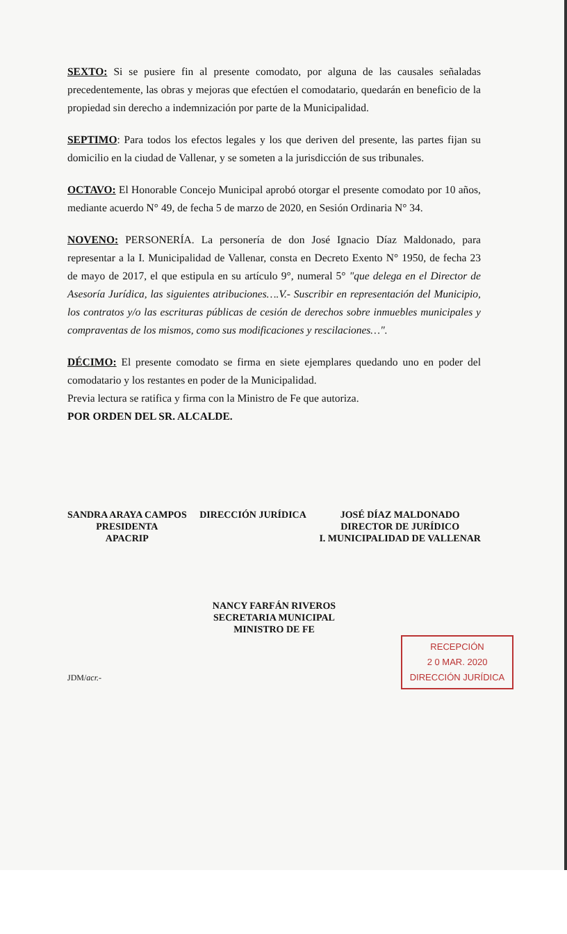SEXTO: Si se pusiere fin al presente comodato, por alguna de las causales señaladas precedentemente, las obras y mejoras que efectúen el comodatario, quedarán en beneficio de la propiedad sin derecho a indemnización por parte de la Municipalidad.
SEPTIMO: Para todos los efectos legales y los que deriven del presente, las partes fijan su domicilio en la ciudad de Vallenar, y se someten a la jurisdicción de sus tribunales.
OCTAVO: El Honorable Concejo Municipal aprobó otorgar el presente comodato por 10 años, mediante acuerdo N° 49, de fecha 5 de marzo de 2020, en Sesión Ordinaria N° 34.
NOVENO: PERSONERÍA. La personería de don José Ignacio Díaz Maldonado, para representar a la I. Municipalidad de Vallenar, consta en Decreto Exento N° 1950, de fecha 23 de mayo de 2017, el que estipula en su artículo 9°, numeral 5° "que delega en el Director de Asesoría Jurídica, las siguientes atribuciones….V.- Suscribir en representación del Municipio, los contratos y/o las escrituras públicas de cesión de derechos sobre inmuebles municipales y compraventas de los mismos, como sus modificaciones y rescilaciones…".
DÉCIMO: El presente comodato se firma en siete ejemplares quedando uno en poder del comodatario y los restantes en poder de la Municipalidad.
Previa lectura se ratifica y firma con la Ministro de Fe que autoriza.
POR ORDEN DEL SR. ALCALDE.
SANDRA ARAYA CAMPOS
PRESIDENTA
APACRIP
DIRECCIÓN JURÍDICA JOSÉ DÍAZ MALDONADO
DIRECTOR DE JURÍDICO
I. MUNICIPALIDAD DE VALLENAR
NANCY FARFÁN RIVEROS
SECRETARIA MUNICIPAL
MINISTRO DE FE
RECEPCIÓN
2 0 MAR. 2020
DIRECCIÓN JURÍDICA
JDM/acr.-